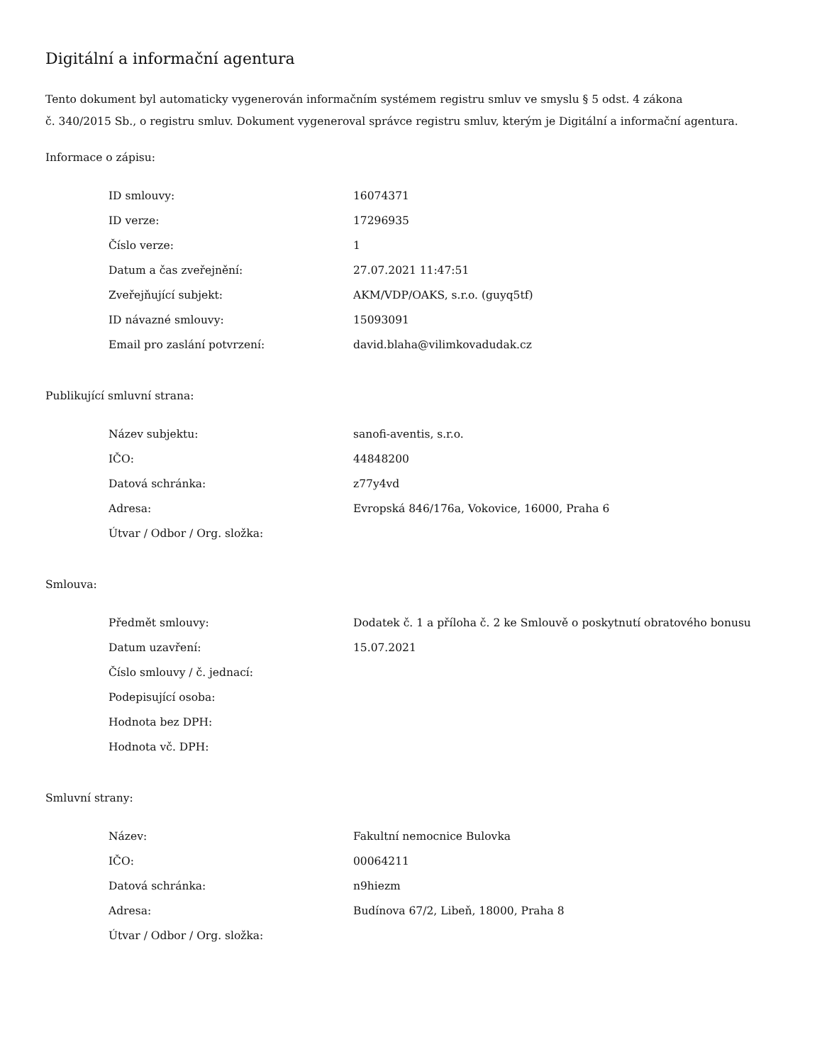Digitální a informační agentura
Tento dokument byl automaticky vygenerován informačním systémem registru smluv ve smyslu § 5 odst. 4 zákona
č. 340/2015 Sb., o registru smluv. Dokument vygeneroval správce registru smluv, kterým je Digitální a informační agentura.
Informace o zápisu:
| ID smlouvy: | 16074371 |
| ID verze: | 17296935 |
| Číslo verze: | 1 |
| Datum a čas zveřejnění: | 27.07.2021 11:47:51 |
| Zveřejňující subjekt: | AKM/VDP/OAKS, s.r.o. (guyq5tf) |
| ID návazné smlouvy: | 15093091 |
| Email pro zaslání potvrzení: | david.blaha@vilimkovadudak.cz |
Publikující smluvní strana:
| Název subjektu: | sanofi-aventis, s.r.o. |
| IČO: | 44848200 |
| Datová schránka: | z77y4vd |
| Adresa: | Evropská 846/176a, Vokovice, 16000, Praha 6 |
| Útvar / Odbor / Org. složka: | |
Smlouva:
| Předmět smlouvy: | Dodatek č. 1 a příloha č. 2 ke Smlouvě o poskytnutí obratového bonusu |
| Datum uzavření: | 15.07.2021 |
| Číslo smlouvy / č. jednací: | |
| Podepisující osoba: | |
| Hodnota bez DPH: | |
| Hodnota vč. DPH: | |
Smluvní strany:
| Název: | Fakultní nemocnice Bulovka |
| IČO: | 00064211 |
| Datová schránka: | n9hiezm |
| Adresa: | Budínova 67/2, Libeň, 18000, Praha 8 |
| Útvar / Odbor / Org. složka: | |